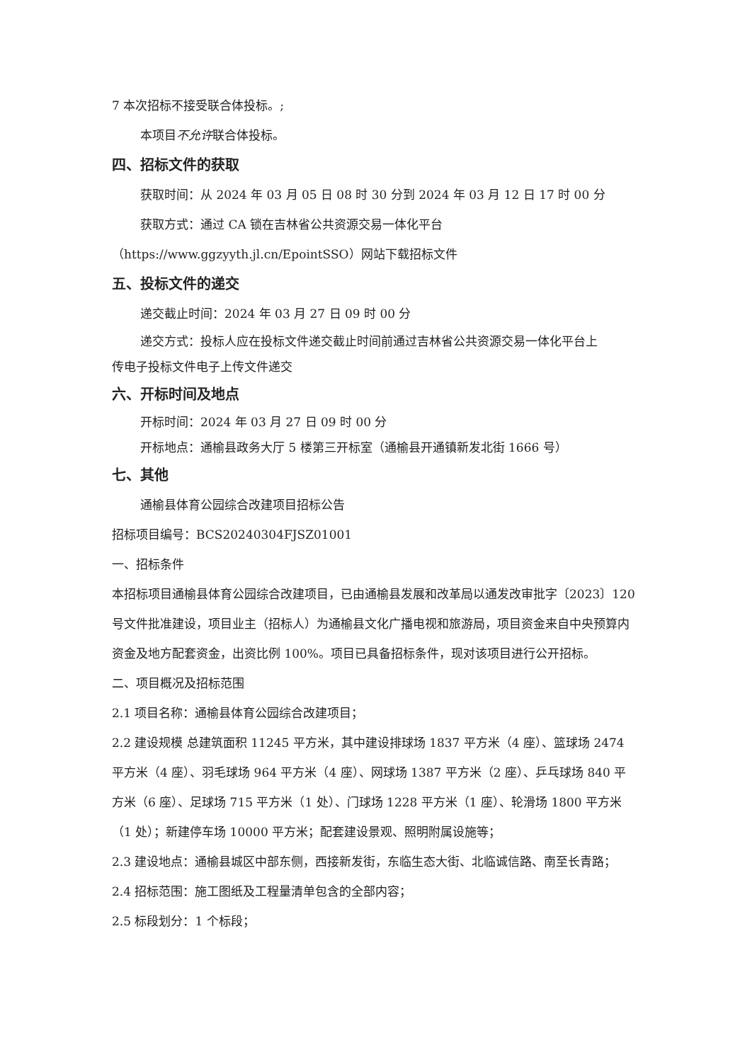7 本次招标不接受联合体投标。;
本项目不允许联合体投标。
四、招标文件的获取
获取时间：从 2024 年 03 月 05 日 08 时 30 分到 2024 年 03 月 12 日 17 时 00 分
获取方式：通过 CA 锁在吉林省公共资源交易一体化平台
（https://www.ggzyyth.jl.cn/EpointSSO）网站下载招标文件
五、投标文件的递交
递交截止时间：2024 年 03 月 27 日 09 时 00 分
递交方式：投标人应在投标文件递交截止时间前通过吉林省公共资源交易一体化平台上
传电子投标文件电子上传文件递交
六、开标时间及地点
开标时间：2024 年 03 月 27 日 09 时 00 分
开标地点：通榆县政务大厅 5 楼第三开标室（通榆县开通镇新发北街 1666 号）
七、其他
通榆县体育公园综合改建项目招标公告
招标项目编号：BCS20240304FJSZ01001
一、招标条件
本招标项目通榆县体育公园综合改建项目，已由通榆县发展和改革局以通发改审批字〔2023〕120 号文件批准建设，项目业主（招标人）为通榆县文化广播电视和旅游局，项目资金来自中央预算内资金及地方配套资金，出资比例 100%。项目已具备招标条件，现对该项目进行公开招标。
二、项目概况及招标范围
2.1 项目名称：通榆县体育公园综合改建项目；
2.2 建设规模 总建筑面积 11245 平方米，其中建设排球场 1837 平方米（4 座）、篮球场 2474 平方米（4 座）、羽毛球场 964 平方米（4 座）、网球场 1387 平方米（2 座）、乒乓球场 840 平方米（6 座）、足球场 715 平方米（1 处）、门球场 1228 平方米（1 座）、轮滑场 1800 平方米（1 处）；新建停车场 10000 平方米；配套建设景观、照明附属设施等；
2.3 建设地点：通榆县城区中部东侧，西接新发街，东临生态大街、北临诚信路、南至长青路；
2.4 招标范围：施工图纸及工程量清单包含的全部内容；
2.5 标段划分：1 个标段；